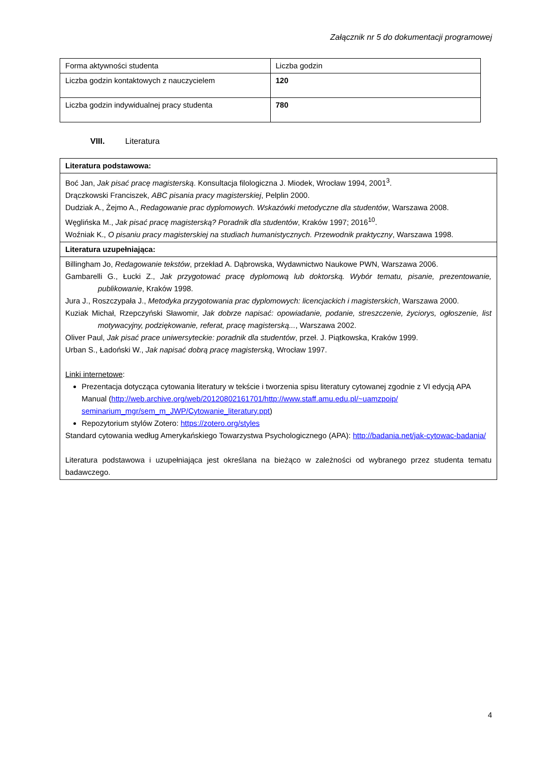Załącznik nr 5 do dokumentacji programowej
| Forma aktywności studenta | Liczba godzin |
| Liczba godzin kontaktowych z nauczycielem | 120 |
| Liczba godzin indywidualnej pracy studenta | 780 |
VIII. Literatura
| Literatura podstawowa: |
| Boć Jan, Jak pisać pracę magisterską . Konsultacja filologiczna J. Miodek, Wrocław 1994, 2001<sup>3</sup>. Drączkowski Franciszek, ABC pisania pracy magisterskiej , Pelplin 2000. Dudziak A., Żejmo A., Redagowanie prac dyplomowych. Wskazówki metodyczne dla studentów , Warszawa 2008. Węglińska M., Jak pisać pracę magisterską? Poradnik dla studentów , Kraków 1997; 2016<sup>10</sup>. Woźniak K., O pisaniu pracy magisterskiej na studiach humanistycznych. Przewodnik praktyczny , Warszawa 1998. |
| Literatura uzupełniająca: |
| Billingham Jo, Redagowanie tekstów , przekład A. Dąbrowska, Wydawnictwo Naukowe PWN, Warszawa 2006. Gambarelli G., Łucki Z., Jak przygotować pracę dyplomową lub doktorską. Wybór tematu, pisanie, prezentowanie, publikowanie , Kraków 1998. Jura J., Roszczypała J., Metodyka przygotowania prac dyplomowych: licencjackich i magisterskich , Warszawa 2000. Kuziak Michał, Rzepczyński Sławomir, Jak dobrze napisać: opowiadanie, podanie, streszczenie, życiorys, ogłoszenie, list motywacyjny, podziękowanie, referat, pracę magisterską... , Warszawa 2002. Oliver Paul, Jak pisać prace uniwersyteckie: poradnik dla studentów , przeł. J. Piątkowska, Kraków 1999. Urban S., Ładoński W., Jak napisać dobrą pracę magisterską , Wrocław 1997. Linki internetowe : Prezentacja dotycząca cytowania literatury w tekście i tworzenia spisu literatury cytowanej zgodnie z VI edycją APA Manual ( http://web.archive.org/web/20120802161701/http://www.staff.amu.edu.pl/~uamzpoip/ seminarium_mgr/sem_m_JWP/Cytowanie_literatury.ppt ) Repozytorium stylów Zotero: https://zotero.org/styles Standard cytowania według Amerykańskiego Towarzystwa Psychologicznego (APA): http://badania.net/jak-cytowac-badania/ Literatura podstawowa i uzupełniająca jest określana na bieżąco w zależności od wybranego przez studenta tematu badawczego. |
4